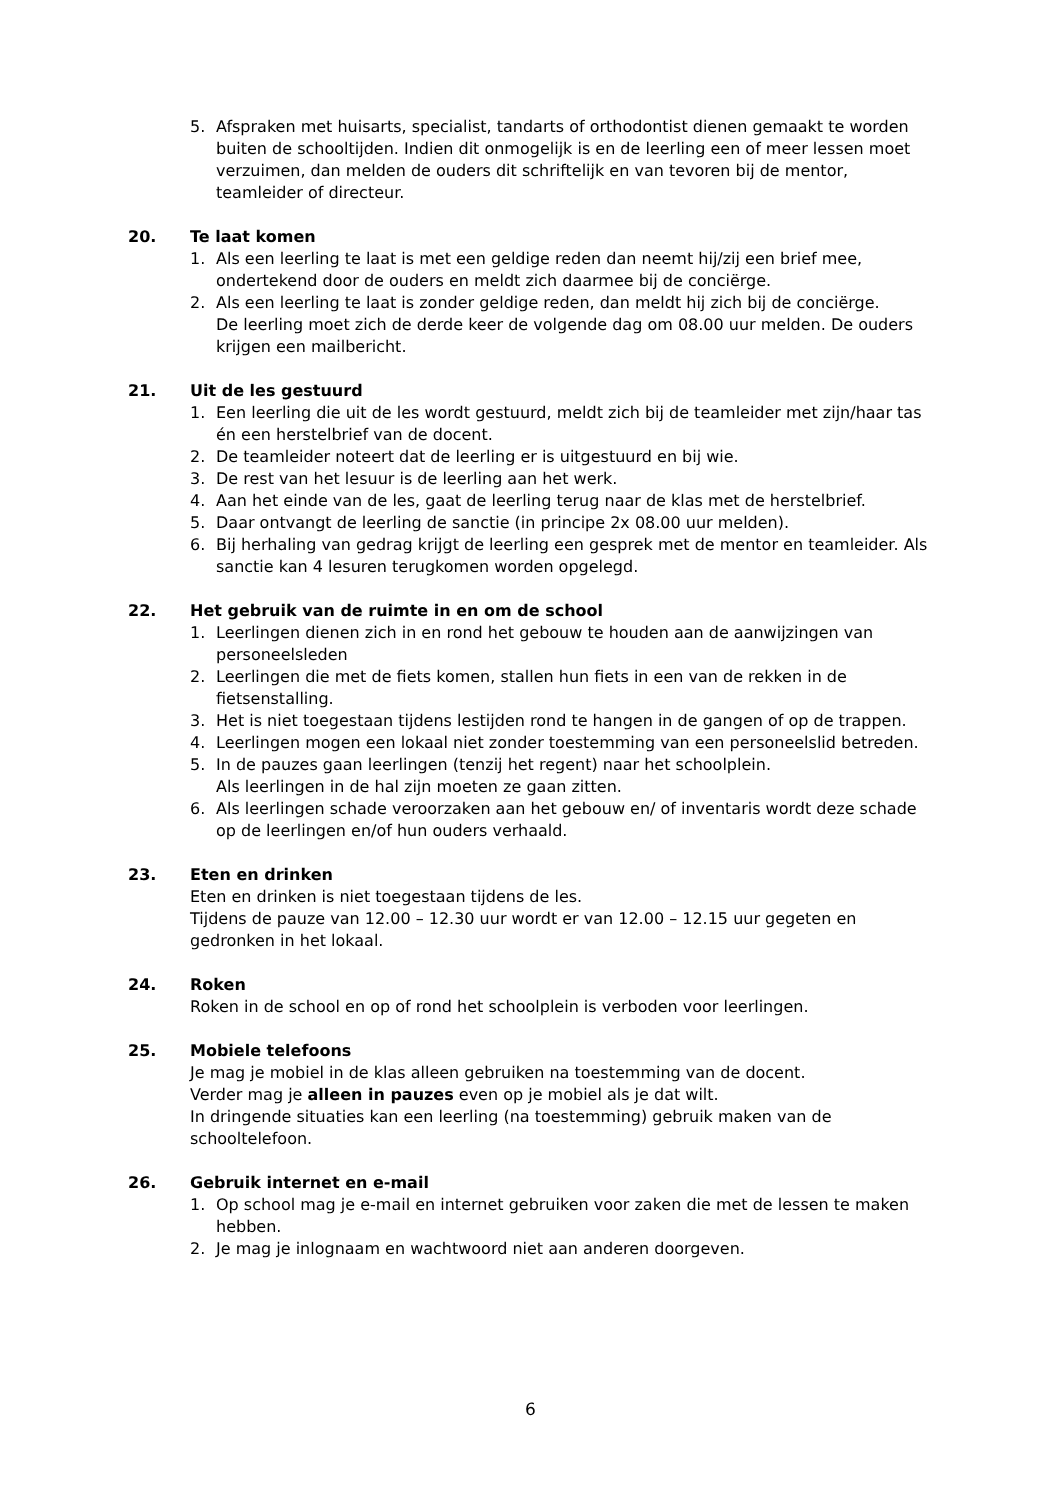5. Afspraken met huisarts, specialist, tandarts of orthodontist dienen gemaakt te worden buiten de schooltijden. Indien dit onmogelijk is en de leerling een of meer lessen moet verzuimen, dan melden de ouders dit schriftelijk en van tevoren bij de mentor, teamleider of directeur.
20. Te laat komen
1. Als een leerling te laat is met een geldige reden dan neemt hij/zij een brief mee, ondertekend door de ouders en meldt zich daarmee bij de conciërge.
2. Als een leerling te laat is zonder geldige reden, dan meldt hij zich bij de conciërge.
De leerling moet zich de derde keer de volgende dag om 08.00 uur melden. De ouders krijgen een mailbericht.
21. Uit de les gestuurd
1. Een leerling die uit de les wordt gestuurd, meldt zich bij de teamleider met zijn/haar tas én een herstelbrief van de docent.
2. De teamleider noteert dat de leerling er is uitgestuurd en bij wie.
3. De rest van het lesuur is de leerling aan het werk.
4. Aan het einde van de les, gaat de leerling terug naar de klas met de herstelbrief.
5. Daar ontvangt de leerling de sanctie (in principe 2x 08.00 uur melden).
6. Bij herhaling van gedrag krijgt de leerling een gesprek met de mentor en teamleider. Als sanctie kan 4 lesuren terugkomen worden opgelegd.
22. Het gebruik van de ruimte in en om de school
1. Leerlingen dienen zich in en rond het gebouw te houden aan de aanwijzingen van personeelsleden
2. Leerlingen die met de fiets komen, stallen hun fiets in een van de rekken in de fietsenstalling.
3. Het is niet toegestaan tijdens lestijden rond te hangen in de gangen of op de trappen.
4. Leerlingen mogen een lokaal niet zonder toestemming van een personeelslid betreden.
5. In de pauzes gaan leerlingen (tenzij het regent) naar het schoolplein.
Als leerlingen in de hal zijn moeten ze gaan zitten.
6. Als leerlingen schade veroorzaken aan het gebouw en/ of inventaris wordt deze schade op de leerlingen en/of hun ouders verhaald.
23. Eten en drinken
Eten en drinken is niet toegestaan tijdens de les.
Tijdens de pauze van 12.00 – 12.30 uur wordt er van 12.00 – 12.15 uur gegeten en gedronken in het lokaal.
24. Roken
Roken in de school en op of rond het schoolplein is verboden voor leerlingen.
25. Mobiele telefoons
Je mag je mobiel in de klas alleen gebruiken na toestemming van de docent.
Verder mag je alleen in pauzes even op je mobiel als je dat wilt.
In dringende situaties kan een leerling (na toestemming) gebruik maken van de schooltelefoon.
26. Gebruik internet en e-mail
1. Op school mag je e-mail en internet gebruiken voor zaken die met de lessen te maken hebben.
2. Je mag je inlognaam en wachtwoord niet aan anderen doorgeven.
6